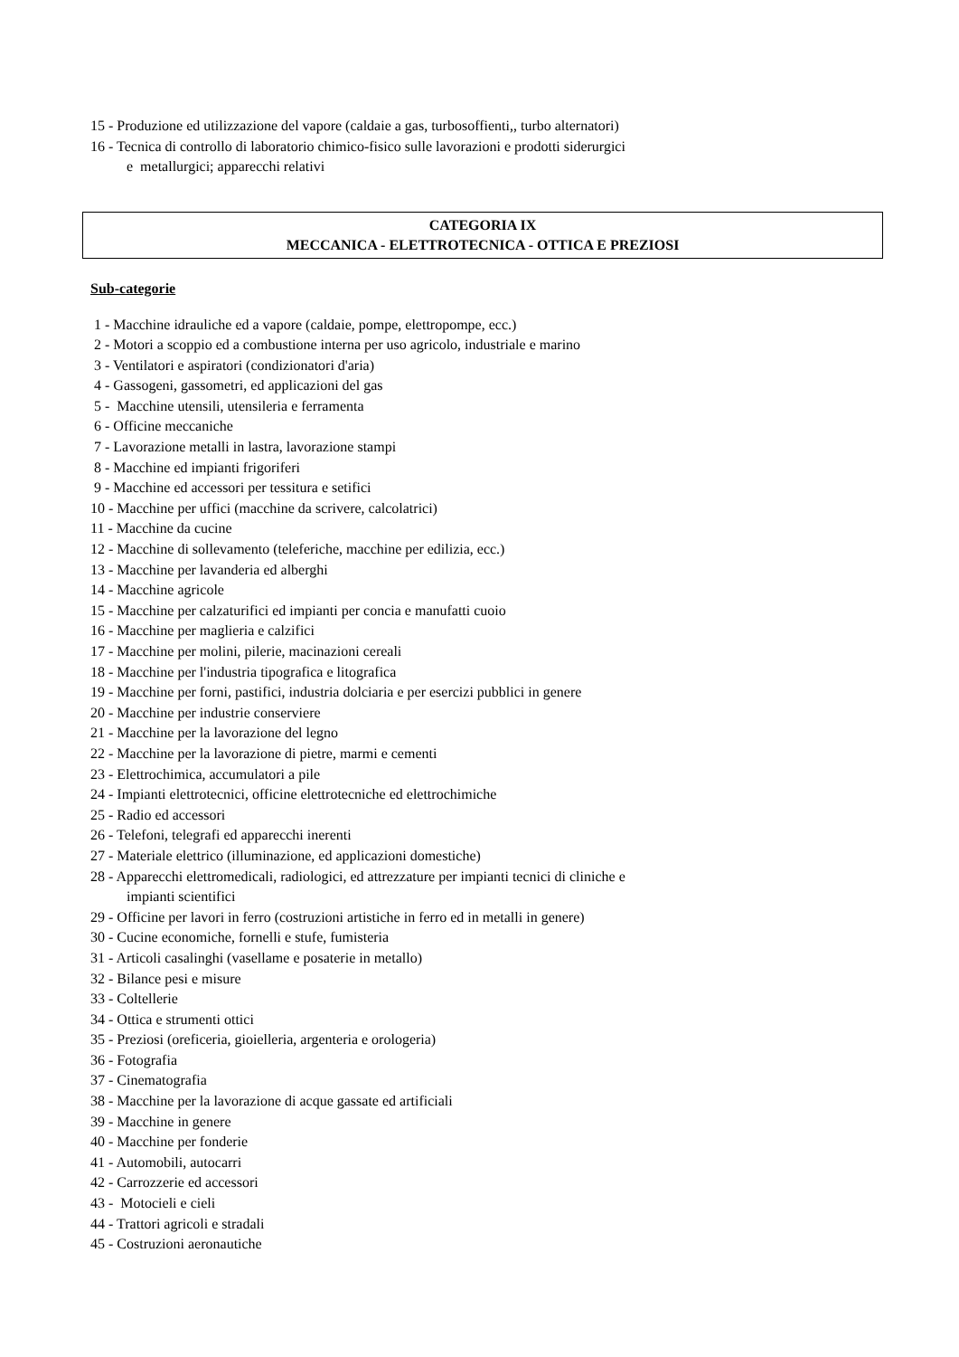15 - Produzione ed utilizzazione del vapore (caldaie a gas, turbosoffienti,, turbo alternatori)
16 - Tecnica di controllo di laboratorio chimico-fisico sulle lavorazioni e prodotti siderurgici
e metallurgici; apparecchi relativi
CATEGORIA IX
MECCANICA - ELETTROTECNICA - OTTICA E PREZIOSI
Sub-categorie
1 - Macchine idrauliche ed a vapore (caldaie, pompe, elettropompe, ecc.)
2 - Motori a scoppio ed a combustione interna per uso agricolo, industriale e marino
3 - Ventilatori e aspiratori (condizionatori d'aria)
4 - Gassogeni, gassometri, ed applicazioni del gas
5 - Macchine utensili, utensileria e ferramenta
6 - Officine meccaniche
7 - Lavorazione metalli in lastra, lavorazione stampi
8 - Macchine ed impianti frigoriferi
9 - Macchine ed accessori per tessitura e setifici
10 - Macchine per uffici (macchine da scrivere, calcolatrici)
11 - Macchine da cucine
12 - Macchine di sollevamento (teleferiche, macchine per edilizia, ecc.)
13 - Macchine per lavanderia ed alberghi
14 - Macchine agricole
15 - Macchine per calzaturifici ed impianti per concia e manufatti cuoio
16 - Macchine per maglieria e calzifici
17 - Macchine per molini, pilerie, macinazioni cereali
18 - Macchine per l'industria tipografica e litografica
19 - Macchine per forni, pastifici, industria dolciaria e per esercizi pubblici in genere
20 - Macchine per industrie conserviere
21 - Macchine per la lavorazione del legno
22 - Macchine per la lavorazione di pietre, marmi e cementi
23 - Elettrochimica, accumulatori a pile
24 - Impianti elettrotecnici, officine elettrotecniche ed elettrochimiche
25 - Radio ed accessori
26 - Telefoni, telegrafi ed apparecchi inerenti
27 - Materiale elettrico (illuminazione, ed applicazioni domestiche)
28 - Apparecchi elettromedicali, radiologici, ed attrezzature per impianti tecnici di cliniche e
impianti scientifici
29 - Officine per lavori in ferro (costruzioni artistiche in ferro ed in metalli in genere)
30 - Cucine economiche, fornelli e stufe, fumisteria
31 - Articoli casalinghi (vasellame e posaterie in metallo)
32 - Bilance pesi e misure
33 - Coltellerie
34 - Ottica e strumenti ottici
35 - Preziosi (oreficeria, gioielleria, argenteria e orologeria)
36 - Fotografia
37 - Cinematografia
38 - Macchine per la lavorazione di acque gassate ed artificiali
39 - Macchine in genere
40 - Macchine per fonderie
41 - Automobili, autocarri
42 - Carrozzerie ed accessori
43 - Motocieli e cieli
44 - Trattori agricoli e stradali
45 - Costruzioni aeronautiche